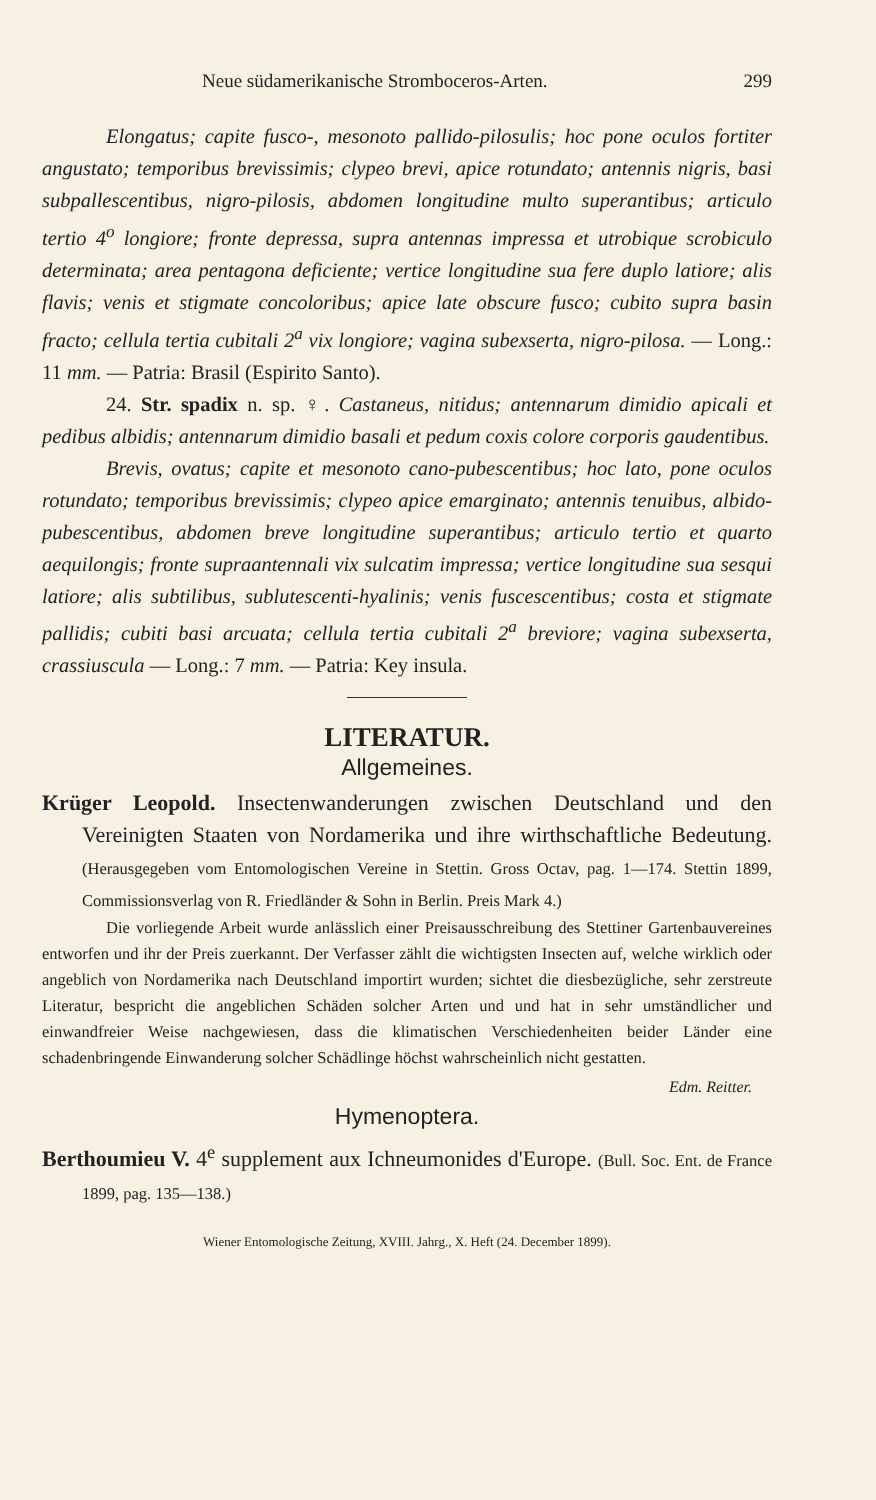Neue südamerikanische Stromboceros-Arten. 299
Elongatus; capite fusco-, mesonoto pallido-pilosulis; hoc pone oculos fortiter angustato; temporibus brevissimis; clypeo brevi, apice rotundato; antennis nigris, basi subpallescentibus, nigro-pilosis, abdomen longitudine multo superantibus; articulo tertio 4<sup>o</sup> longiore; fronte depressa, supra antennas impressa et utrobique scrobiculo determinata; area pentagona deficiente; vertice longitudine sua fere duplo latiore; alis flavis; venis et stigmate concoloribus; apice late obscure fusco; cubito supra basin fracto; cellula tertia cubitali 2<sup>a</sup> vix longiore; vagina subexserta, nigro-pilosa. — Long.: 11 mm. — Patria: Brasil (Espirito Santo).
24. Str. spadix n. sp. ♀. Castaneus, nitidus; antennarum dimidio apicali et pedibus albidis; antennarum dimidio basali et pedum coxis colore corporis gaudentibus.
Brevis, ovatus; capite et mesonoto cano-pubescentibus; hoc lato, pone oculos rotundato; temporibus brevissimis; clypeo apice emarginato; antennis tenuibus, albido-pubescentibus, abdomen breve longitudine superantibus; articulo tertio et quarto aequilongis; fronte supraantennali vix sulcatim impressa; vertice longitudine sua sesqui latiore; alis subtilibus, sublutescenti-hyalinis; venis fuscescentibus; costa et stigmate pallidis; cubiti basi arcuata; cellula tertia cubitali 2<sup>a</sup> breviore; vagina subexserta, crassiuscula — Long.: 7 mm. — Patria: Key insula.
LITERATUR.
Allgemeines.
Krüger Leopold. Insectenwanderungen zwischen Deutschland und den Vereinigten Staaten von Nordamerika und ihre wirthschaftliche Bedeutung. (Herausgegeben vom Entomologischen Vereine in Stettin. Gross Octav, pag. 1—174. Stettin 1899, Commissionsverlag von R. Friedländer & Sohn in Berlin. Preis Mark 4.)
Die vorliegende Arbeit wurde anlässlich einer Preisausschreibung des Stettiner Gartenbauvereines entworfen und ihr der Preis zuerkannt. Der Verfasser zählt die wichtigsten Insecten auf, welche wirklich oder angeblich von Nordamerika nach Deutschland importirt wurden; sichtet die diesbezügliche, sehr zerstreute Literatur, bespricht die angeblichen Schäden solcher Arten und und hat in sehr umständlicher und einwandfreier Weise nachgewiesen, dass die klimatischen Verschiedenheiten beider Länder eine schadenbringende Einwanderung solcher Schädlinge höchst wahrscheinlich nicht gestatten.
Edm. Reitter.
Hymenoptera.
Berthoumieu V. 4<sup>e</sup> supplement aux Ichneumonides d'Europe. (Bull. Soc. Ent. de France 1899, pag. 135—138.)
Wiener Entomologische Zeitung, XVIII. Jahrg., X. Heft (24. December 1899).